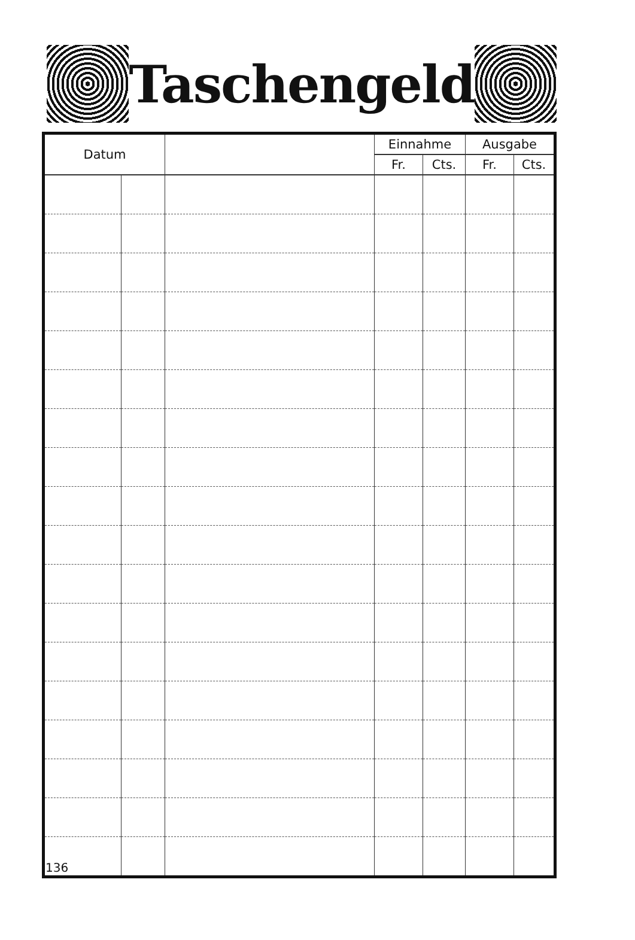Taschengeld
| Datum | | | Einnahme | | Ausgabe | |
| --- | --- | --- | --- | --- | --- | --- |
| | | | Fr. | Cts. | Fr. | Cts. |
| 136 | | | | | | |